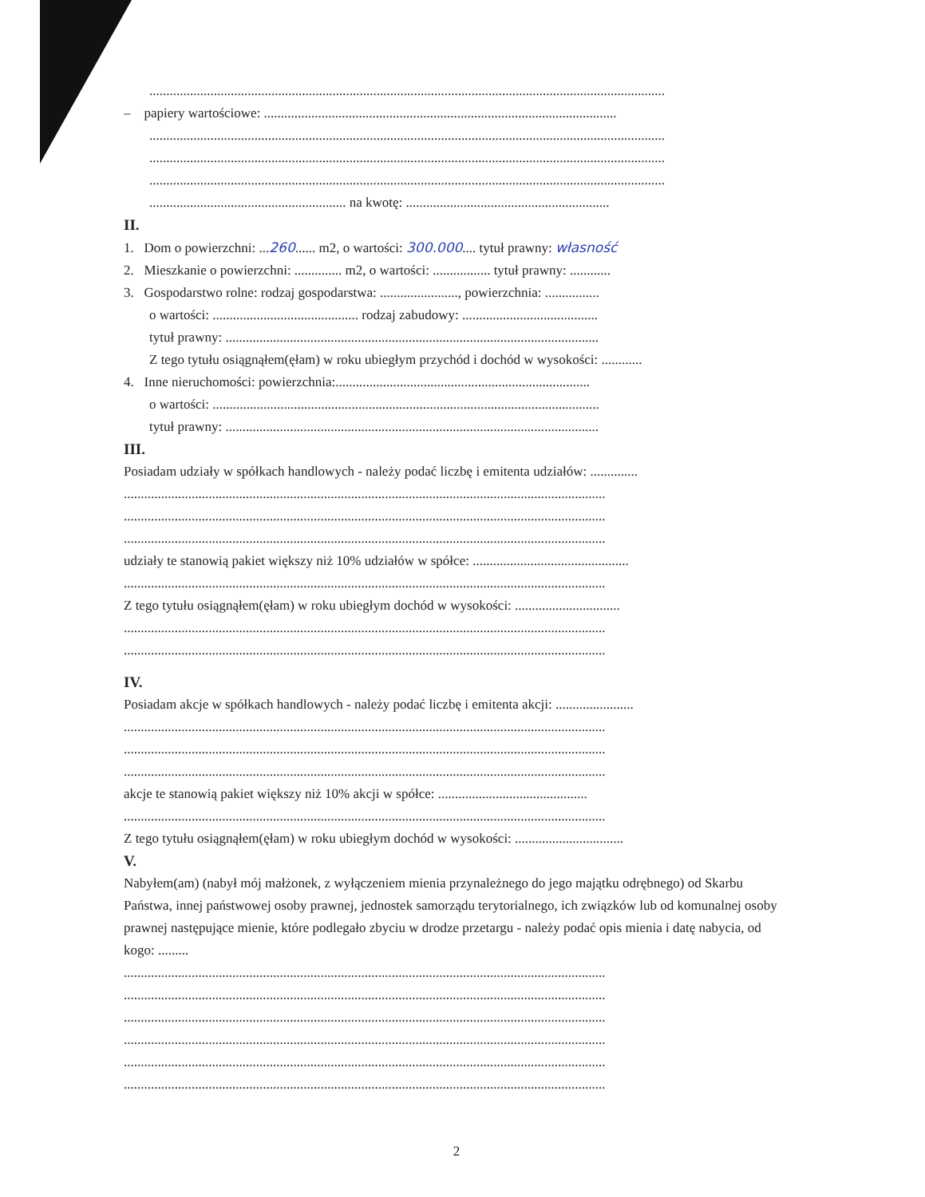........................................................................................................................................................
– papiery wartościowe: ........................................................................................................
........................................................................................................................................................
........................................................................................................................................................
........................................................................................................................................................
.......................................................... na kwotę: ............................................................
II.
1. Dom o powierzchni: ...260...... m2, o wartości: 300.000.... tytuł prawny: własność
2. Mieszkanie o powierzchni: .............. m2, o wartości: ................. tytuł prawny: ............
3. Gospodarstwo rolne: rodzaj gospodarstwa: ......................., powierzchnia: ................
o wartości: ........................................... rodzaj zabudowy: ........................................
tytuł prawny: ..............................................................................................................
Z tego tytułu osiągnąłem(ęłam) w roku ubiegłym przychód i dochód w wysokości: ............
4. Inne nieruchomości: powierzchnia:...........................................................................
o wartości: ..................................................................................................................
tytuł prawny: ..............................................................................................................
III.
Posiadam udziały w spółkach handlowych - należy podać liczbę i emitenta udziałów: ..............
..............................................................................................................................................
..............................................................................................................................................
..............................................................................................................................................
udziały te stanowią pakiet większy niż 10% udziałów w spółce: ..............................................
..............................................................................................................................................
Z tego tytułu osiągnąłem(ęłam) w roku ubiegłym dochód w wysokości: ...............................
..............................................................................................................................................
..............................................................................................................................................
IV.
Posiadam akcje w spółkach handlowych - należy podać liczbę i emitenta akcji: .......................
..............................................................................................................................................
..............................................................................................................................................
..............................................................................................................................................
akcje te stanowią pakiet większy niż 10% akcji w spółce: ............................................
..............................................................................................................................................
Z tego tytułu osiągnąłem(ęłam) w roku ubiegłym dochód w wysokości: ................................
V.
Nabyłem(am) (nabył mój małżonek, z wyłączeniem mienia przynależnego do jego majątku odrębnego) od Skarbu Państwa, innej państwowej osoby prawnej, jednostek samorządu terytorialnego, ich związków lub od komunalnej osoby prawnej następujące mienie, które podlegało zbyciu w drodze przetargu - należy podać opis mienia i datę nabycia, od kogo: .........
..............................................................................................................................................
..............................................................................................................................................
..............................................................................................................................................
..............................................................................................................................................
..............................................................................................................................................
..............................................................................................................................................
2